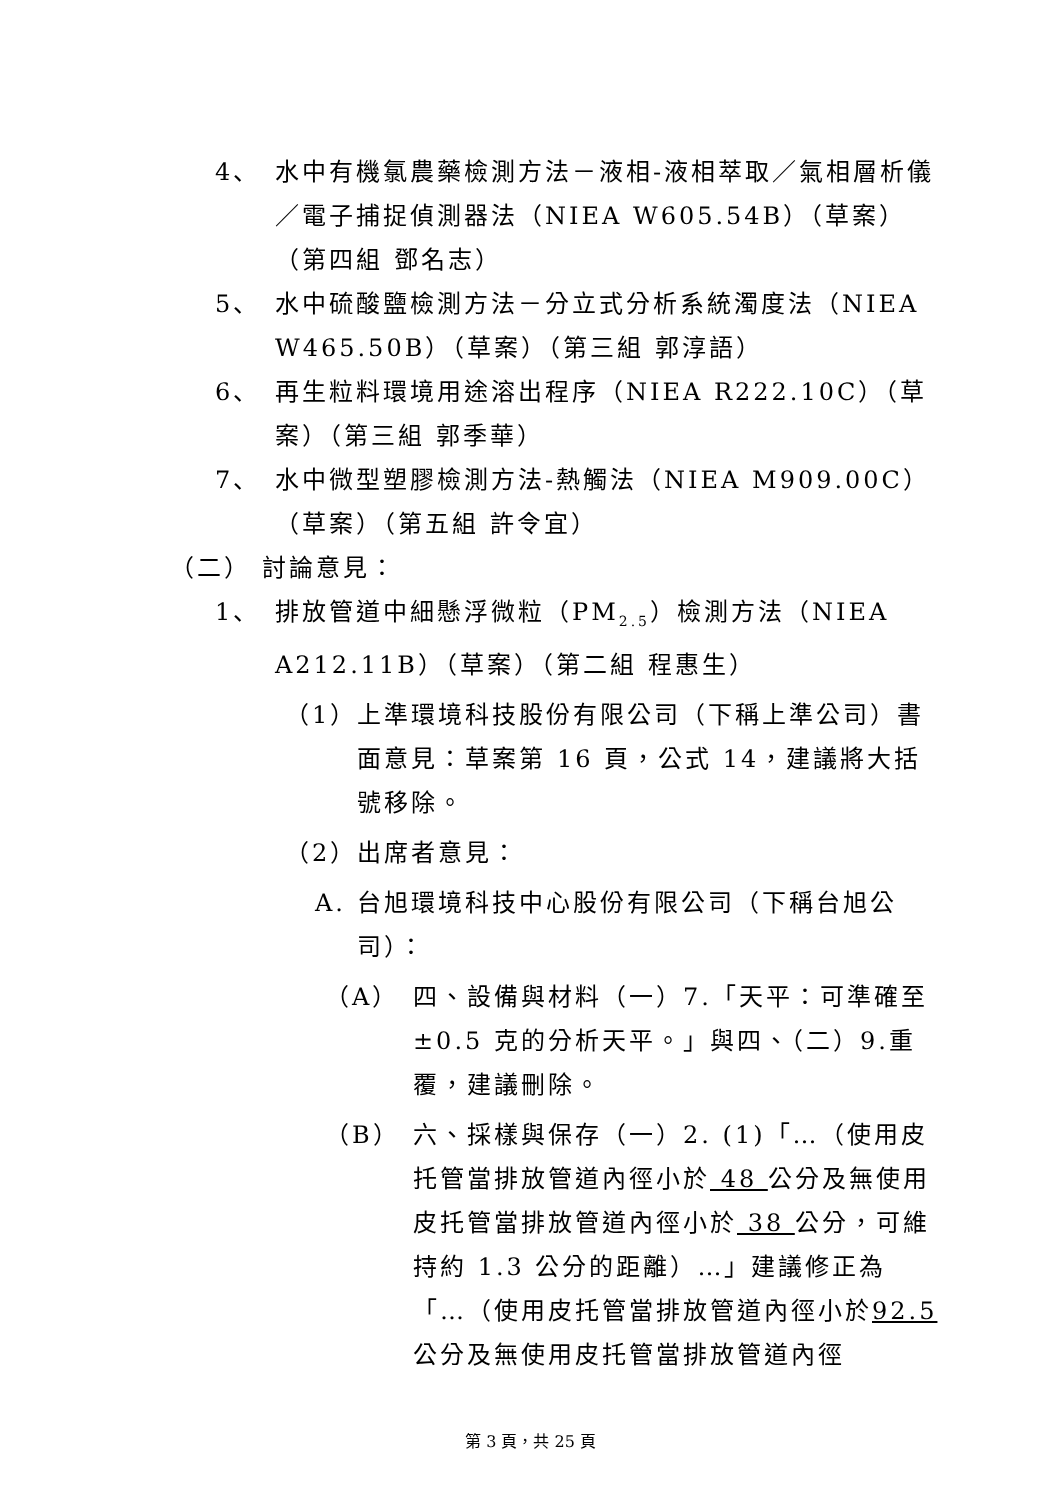4、 水中有機氯農藥檢測方法－液相-液相萃取／氣相層析儀／電子捕捉偵測器法（NIEA W605.54B）（草案）（第四組 鄧名志）
5、 水中硫酸鹽檢測方法－分立式分析系統濁度法（NIEA W465.50B）（草案）（第三組 郭淳語）
6、 再生粒料環境用途溶出程序（NIEA R222.10C）（草案）（第三組 郭季華）
7、 水中微型塑膠檢測方法-熱觸法（NIEA M909.00C）（草案）（第五組 許令宜）
（二） 討論意見：
1、 排放管道中細懸浮微粒（PM<sub>2.5</sub>）檢測方法（NIEA A212.11B）（草案）（第二組 程惠生）
（1） 上準環境科技股份有限公司（下稱上準公司）書面意見：草案第 16 頁，公式 14，建議將大括號移除。
（2） 出席者意見：
A. 台旭環境科技中心股份有限公司（下稱台旭公司）：
（A） 四、設備與材料（一）7.「天平：可準確至±0.5 克的分析天平。」與四、（二）9.重覆，建議刪除。
（B） 六、採樣與保存（一）2. (1)「…（使用皮托管當排放管道內徑小於 48 公分及無使用皮托管當排放管道內徑小於 38 公分，可維持約 1.3 公分的距離）…」建議修正為「…（使用皮托管當排放管道內徑小於92.5 公分及無使用皮托管當排放管道內徑
第 3 頁，共 25 頁